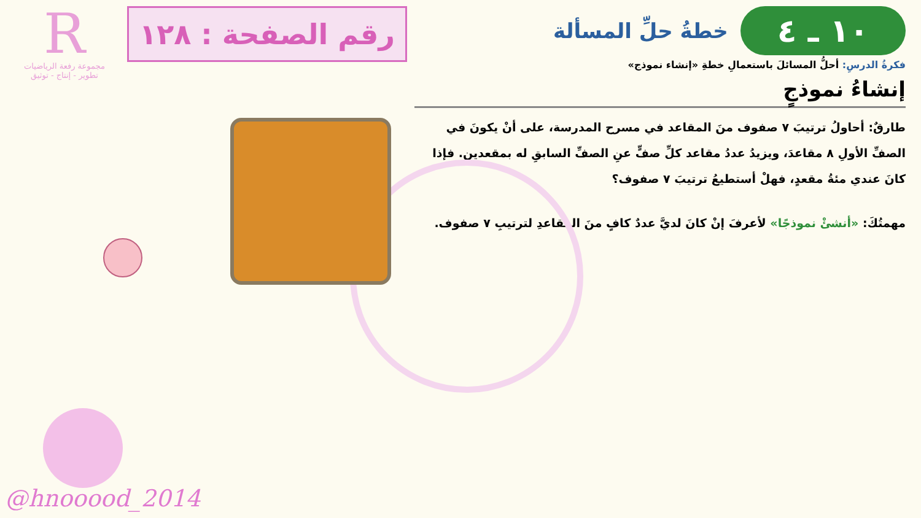R
مجموعة رفعة الرياضيات
تطوير - إنتاج - توثيق
رقم الصفحة : ١٢٨
١٠ ـ ٤
خطةُ حلِّ المسألة
فكرةُ الدرسِ: أحلُّ المسائلَ باستعمالِ خطةِ «إنشاء نموذج»
إنشاءُ نموذجٍ
طارقٌ: أحاولُ ترتيبَ ٧ صفوف منَ المقاعد في مسرح المدرسة، على أنْ يكونَ في الصفِّ الأولِ ٨ مقاعدَ، ويزيدُ عددُ مقاعد كلِّ صفٍّ عنِ الصفِّ السابقِ له بمقعدينِ. فإذا كانَ عندي مئةُ مقعدٍ، فهلْ أستطيعُ ترتيبَ ٧ صفوف؟
مهمتُكَ: «أنشئْ نموذجًا» لأعرفَ إنْ كانَ لديَّ عددٌ كافٍ منَ المقاعدِ لترتيبِ ٧ صفوف.
@hnooood_2014